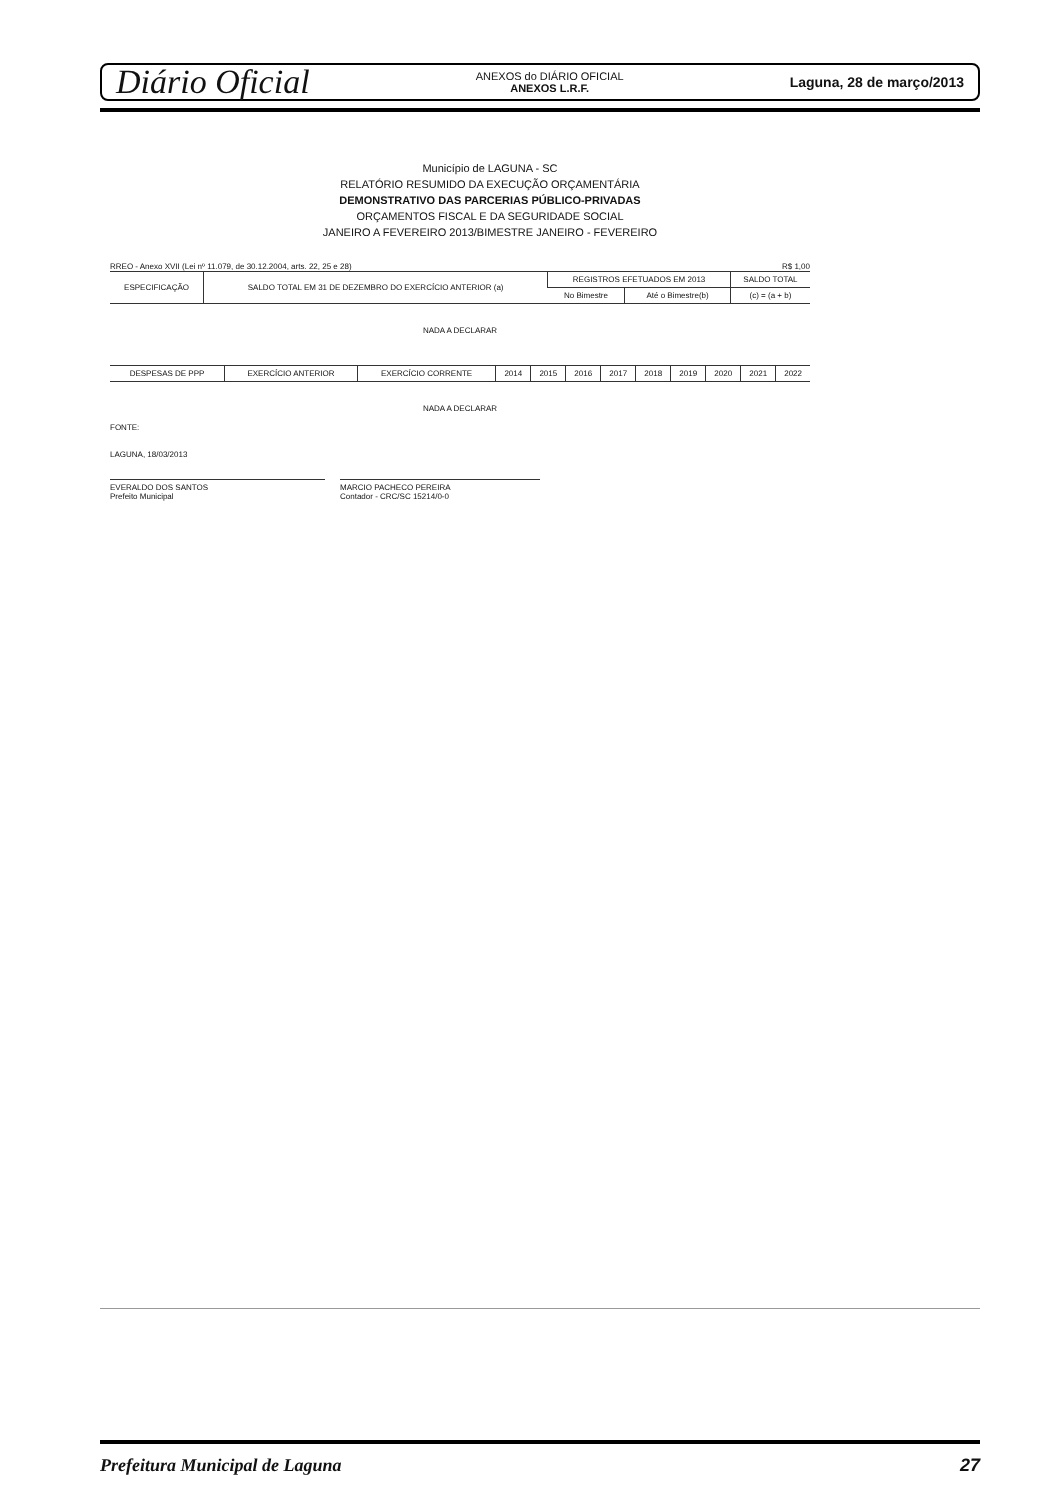Diário Oficial
ANEXOS do DIÁRIO OFICIAL
ANEXOS L.R.F.
Laguna, 28 de março/2013
Município de LAGUNA - SC
RELATÓRIO RESUMIDO DA EXECUÇÃO ORÇAMENTÁRIA
DEMONSTRATIVO DAS PARCERIAS PÚBLICO-PRIVADAS
ORÇAMENTOS FISCAL E DA SEGURIDADE SOCIAL
JANEIRO A FEVEREIRO 2013/BIMESTRE JANEIRO - FEVEREIRO
RREO - Anexo XVII (Lei nº 11.079, de 30.12.2004, arts. 22, 25 e 28) R$ 1,00
| ESPECIFICAÇÃO | SALDO TOTAL EM 31 DE DEZEMBRO DO EXERCÍCIO ANTERIOR (a) | REGISTROS EFETUADOS EM 2013 | | SALDO TOTAL |
| --- | --- | --- | --- | --- |
| | | No Bimestre | Até o Bimestre(b) | (c) = (a + b) |
NADA A DECLARAR
| DESPESAS DE PPP | EXERCÍCIO ANTERIOR | EXERCÍCIO CORRENTE | 2014 | 2015 | 2016 | 2017 | 2018 | 2019 | 2020 | 2021 | 2022 |
| --- | --- | --- | --- | --- | --- | --- | --- | --- | --- | --- | --- |
NADA A DECLARAR
FONTE:
LAGUNA, 18/03/2013
EVERALDO DOS SANTOS
Prefeito Municipal
MARCIO PACHECO PEREIRA
Contador - CRC/SC 15214/0-0
Prefeitura Municipal de Laguna 27